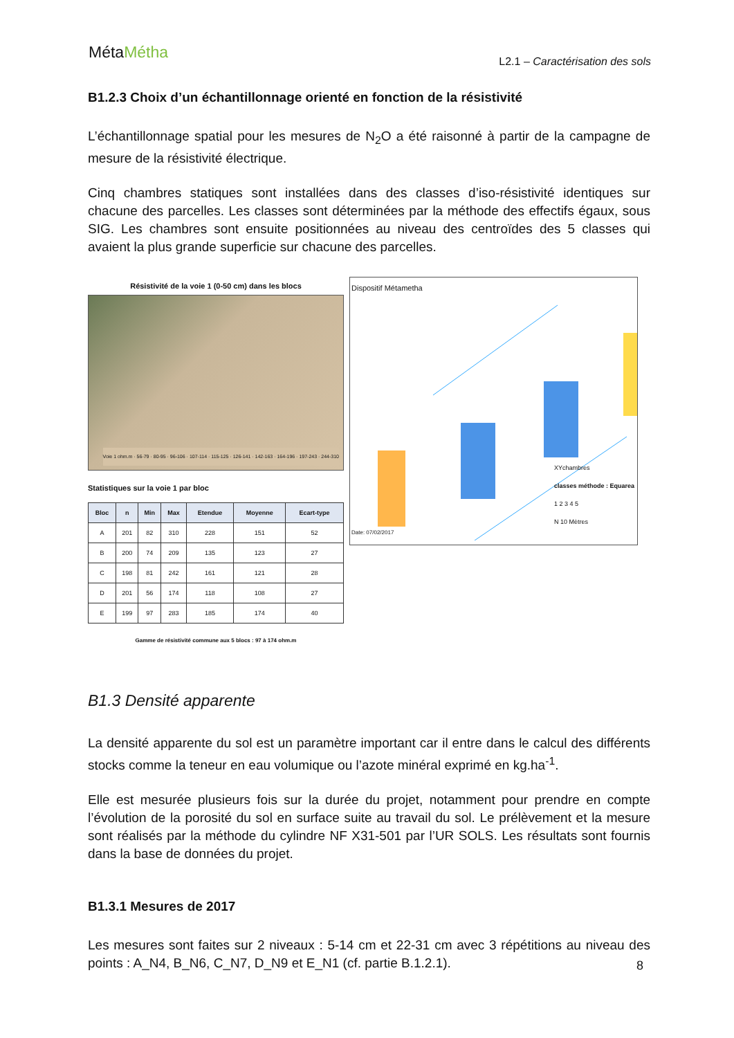MétaMétha
L2.1 – Caractérisation des sols
B1.2.3 Choix d’un échantillonnage orienté en fonction de la résistivité
L’échantillonnage spatial pour les mesures de N<sub>2</sub>O a été raisonné à partir de la campagne de mesure de la résistivité électrique.
Cinq chambres statiques sont installées dans des classes d’iso-résistivité identiques sur chacune des parcelles. Les classes sont déterminées par la méthode des effectifs égaux, sous SIG. Les chambres sont ensuite positionnées au niveau des centroïdes des 5 classes qui avaient la plus grande superficie sur chacune des parcelles.
Résistivité de la voie 1 (0-50 cm) dans les blocs
Voie 1 ohm.m · 56-79 · 80-95 · 96-106 · 107-114 · 115-125 · 126-141 · 142-163 · 164-196 · 197-243 · 244-310
Statistiques sur la voie 1 par bloc
| Bloc | n | Min | Max | Etendue | Moyenne | Ecart-type |
| --- | --- | --- | --- | --- | --- | --- |
| A | 201 | 82 | 310 | 228 | 151 | 52 |
| B | 200 | 74 | 209 | 135 | 123 | 27 |
| C | 198 | 81 | 242 | 161 | 121 | 28 |
| D | 201 | 56 | 174 | 118 | 108 | 27 |
| E | 199 | 97 | 283 | 185 | 174 | 40 |
Gamme de résistivité commune aux 5 blocs : 97 à 174 ohm.m
Dispositif Métametha
XYchambres
classes méthode : Equarea
1 2 3 4 5
N 10 Mètres
Date: 07/02/2017
B1.3 Densité apparente
La densité apparente du sol est un paramètre important car il entre dans le calcul des différents stocks comme la teneur en eau volumique ou l’azote minéral exprimé en kg.ha<sup>-1</sup>.
Elle est mesurée plusieurs fois sur la durée du projet, notamment pour prendre en compte l’évolution de la porosité du sol en surface suite au travail du sol. Le prélèvement et la mesure sont réalisés par la méthode du cylindre NF X31-501 par l’UR SOLS. Les résultats sont fournis dans la base de données du projet.
B1.3.1 Mesures de 2017
Les mesures sont faites sur 2 niveaux : 5-14 cm et 22-31 cm avec 3 répétitions au niveau des points : A_N4, B_N6, C_N7, D_N9 et E_N1 (cf. partie B.1.2.1).
8